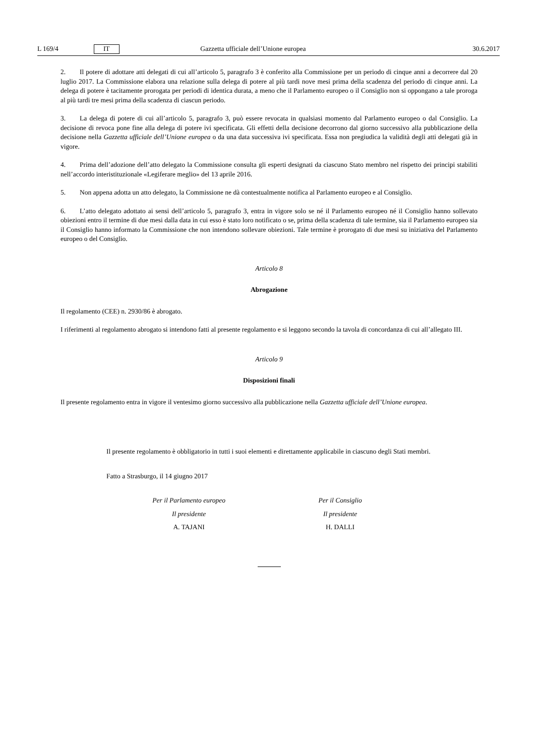L 169/4 IT Gazzetta ufficiale dell’Unione europea 30.6.2017
2. Il potere di adottare atti delegati di cui all’articolo 5, paragrafo 3 è conferito alla Commissione per un periodo di cinque anni a decorrere dal 20 luglio 2017. La Commissione elabora una relazione sulla delega di potere al più tardi nove mesi prima della scadenza del periodo di cinque anni. La delega di potere è tacitamente prorogata per periodi di identica durata, a meno che il Parlamento europeo o il Consiglio non si oppongano a tale proroga al più tardi tre mesi prima della scadenza di ciascun periodo.
3. La delega di potere di cui all’articolo 5, paragrafo 3, può essere revocata in qualsiasi momento dal Parlamento europeo o dal Consiglio. La decisione di revoca pone fine alla delega di potere ivi specificata. Gli effetti della decisione decorrono dal giorno successivo alla pubblicazione della decisione nella Gazzetta ufficiale dell’Unione europea o da una data successiva ivi specificata. Essa non pregiudica la validità degli atti delegati già in vigore.
4. Prima dell’adozione dell’atto delegato la Commissione consulta gli esperti designati da ciascuno Stato membro nel rispetto dei principi stabiliti nell’accordo interistituzionale «Legiferare meglio» del 13 aprile 2016.
5. Non appena adotta un atto delegato, la Commissione ne dà contestualmente notifica al Parlamento europeo e al Consiglio.
6. L’atto delegato adottato ai sensi dell’articolo 5, paragrafo 3, entra in vigore solo se né il Parlamento europeo né il Consiglio hanno sollevato obiezioni entro il termine di due mesi dalla data in cui esso è stato loro notificato o se, prima della scadenza di tale termine, sia il Parlamento europeo sia il Consiglio hanno informato la Commissione che non intendono sollevare obiezioni. Tale termine è prorogato di due mesi su iniziativa del Parlamento europeo o del Consiglio.
Articolo 8
Abrogazione
Il regolamento (CEE) n. 2930/86 è abrogato.
I riferimenti al regolamento abrogato si intendono fatti al presente regolamento e si leggono secondo la tavola di concordanza di cui all’allegato III.
Articolo 9
Disposizioni finali
Il presente regolamento entra in vigore il ventesimo giorno successivo alla pubblicazione nella Gazzetta ufficiale dell’Unione europea.
Il presente regolamento è obbligatorio in tutti i suoi elementi e direttamente applicabile in ciascuno degli Stati membri.
Fatto a Strasburgo, il 14 giugno 2017
Per il Parlamento europeo
Il presidente
A. TAJANI
Per il Consiglio
Il presidente
H. DALLI